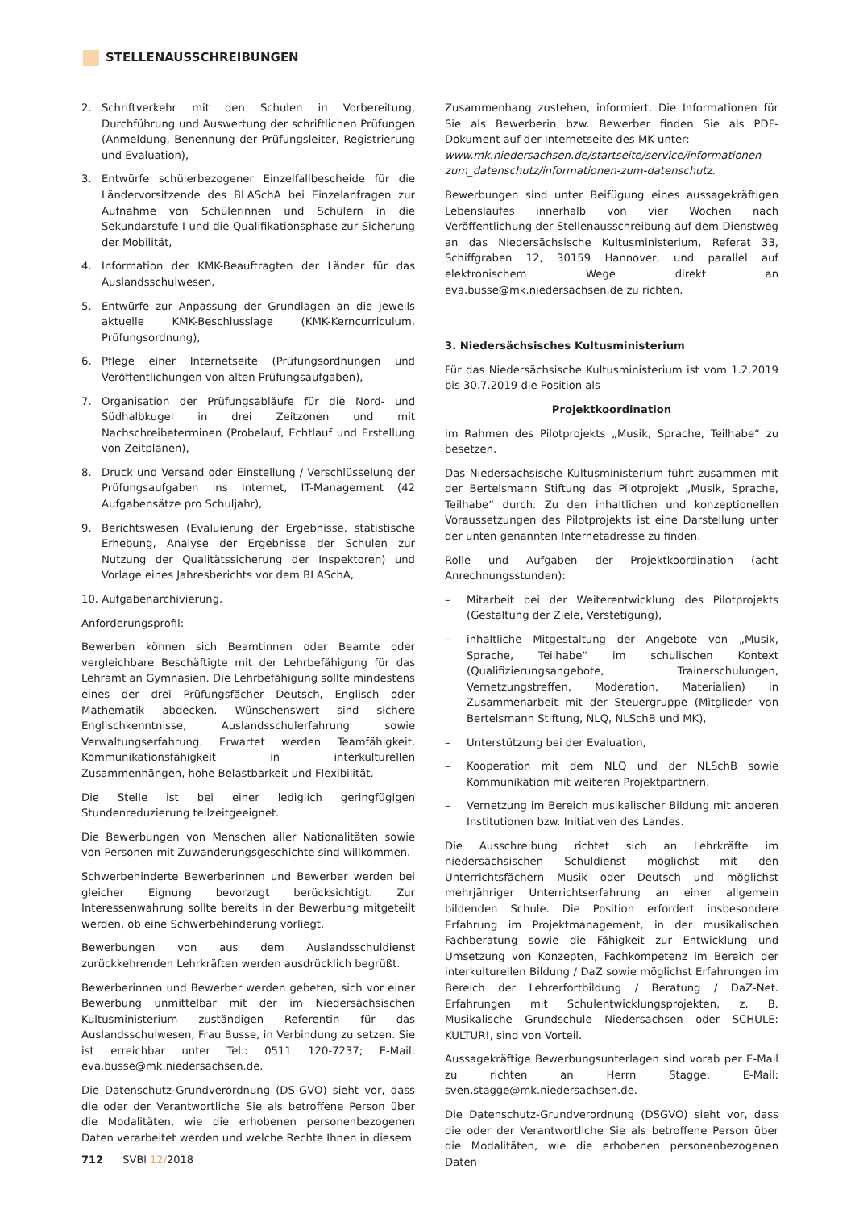STELLENAUSSCHREIBUNGEN
2. Schriftverkehr mit den Schulen in Vorbereitung, Durchführung und Auswertung der schriftlichen Prüfungen (Anmeldung, Benennung der Prüfungsleiter, Registrierung und Evaluation),
3. Entwürfe schülerbezogener Einzelfallbescheide für die Ländervorsitzende des BLASchA bei Einzelanfragen zur Aufnahme von Schülerinnen und Schülern in die Sekundarstufe I und die Qualifikationsphase zur Sicherung der Mobilität,
4. Information der KMK-Beauftragten der Länder für das Auslandsschulwesen,
5. Entwürfe zur Anpassung der Grundlagen an die jeweils aktuelle KMK-Beschlusslage (KMK-Kerncurriculum, Prüfungsordnung),
6. Pflege einer Internetseite (Prüfungsordnungen und Veröffentlichungen von alten Prüfungsaufgaben),
7. Organisation der Prüfungsabläufe für die Nord- und Südhalbkugel in drei Zeitzonen und mit Nachschreibeterminen (Probelauf, Echtlauf und Erstellung von Zeitplänen),
8. Druck und Versand oder Einstellung / Verschlüsselung der Prüfungsaufgaben ins Internet, IT-Management (42 Aufgabensätze pro Schuljahr),
9. Berichtswesen (Evaluierung der Ergebnisse, statistische Erhebung, Analyse der Ergebnisse der Schulen zur Nutzung der Qualitätssicherung der Inspektoren) und Vorlage eines Jahresberichts vor dem BLASchA,
10. Aufgabenarchivierung.
Anforderungsprofil:
Bewerben können sich Beamtinnen oder Beamte oder vergleichbare Beschäftigte mit der Lehrbefähigung für das Lehramt an Gymnasien. Die Lehrbefähigung sollte mindestens eines der drei Prüfungsfächer Deutsch, Englisch oder Mathematik abdecken. Wünschenswert sind sichere Englischkenntnisse, Auslandsschulerfahrung sowie Verwaltungserfahrung. Erwartet werden Teamfähigkeit, Kommunikationsfähigkeit in interkulturellen Zusammenhängen, hohe Belastbarkeit und Flexibilität.
Die Stelle ist bei einer lediglich geringfügigen Stundenreduzierung teilzeitgeeignet.
Die Bewerbungen von Menschen aller Nationalitäten sowie von Personen mit Zuwanderungsgeschichte sind willkommen.
Schwerbehinderte Bewerberinnen und Bewerber werden bei gleicher Eignung bevorzugt berücksichtigt. Zur Interessenwahrung sollte bereits in der Bewerbung mitgeteilt werden, ob eine Schwerbehinderung vorliegt.
Bewerbungen von aus dem Auslandsschuldienst zurückkehrenden Lehrkräften werden ausdrücklich begrüßt.
Bewerberinnen und Bewerber werden gebeten, sich vor einer Bewerbung unmittelbar mit der im Niedersächsischen Kultusministerium zuständigen Referentin für das Auslandsschulwesen, Frau Busse, in Verbindung zu setzen. Sie ist erreichbar unter Tel.: 0511 120-7237; E-Mail: eva.busse@mk.niedersachsen.de.
Die Datenschutz-Grundverordnung (DS-GVO) sieht vor, dass die oder der Verantwortliche Sie als betroffene Person über die Modalitäten, wie die erhobenen personenbezogenen Daten verarbeitet werden und welche Rechte Ihnen in diesem
Zusammenhang zustehen, informiert. Die Informationen für Sie als Bewerberin bzw. Bewerber finden Sie als PDF-Dokument auf der Internetseite des MK unter:
www.mk.niedersachsen.de/startseite/service/informationen_ zum_datenschutz/informationen-zum-datenschutz.
Bewerbungen sind unter Beifügung eines aussagekräftigen Lebenslaufes innerhalb von vier Wochen nach Veröffentlichung der Stellenausschreibung auf dem Dienstweg an das Niedersächsische Kultusministerium, Referat 33, Schiffgraben 12, 30159 Hannover, und parallel auf elektronischem Wege direkt an eva.busse@mk.niedersachsen.de zu richten.
3. Niedersächsisches Kultusministerium
Für das Niedersächsische Kultusministerium ist vom 1.2.2019 bis 30.7.2019 die Position als
Projektkoordination
im Rahmen des Pilotprojekts „Musik, Sprache, Teilhabe“ zu besetzen.
Das Niedersächsische Kultusministerium führt zusammen mit der Bertelsmann Stiftung das Pilotprojekt „Musik, Sprache, Teilhabe“ durch. Zu den inhaltlichen und konzeptionellen Voraussetzungen des Pilotprojekts ist eine Darstellung unter der unten genannten Internetadresse zu finden.
Rolle und Aufgaben der Projektkoordination (acht Anrechnungsstunden):
– Mitarbeit bei der Weiterentwicklung des Pilotprojekts (Gestaltung der Ziele, Verstetigung),
– inhaltliche Mitgestaltung der Angebote von „Musik, Sprache, Teilhabe“ im schulischen Kontext (Qualifizierungsangebote, Trainerschulungen, Vernetzungstreffen, Moderation, Materialien) in Zusammenarbeit mit der Steuergruppe (Mitglieder von Bertelsmann Stiftung, NLQ, NLSchB und MK),
– Unterstützung bei der Evaluation,
– Kooperation mit dem NLQ und der NLSchB sowie Kommunikation mit weiteren Projektpartnern,
– Vernetzung im Bereich musikalischer Bildung mit anderen Institutionen bzw. Initiativen des Landes.
Die Ausschreibung richtet sich an Lehrkräfte im niedersächsischen Schuldienst möglichst mit den Unterrichtsfächern Musik oder Deutsch und möglichst mehrjähriger Unterrichtserfahrung an einer allgemein bildenden Schule. Die Position erfordert insbesondere Erfahrung im Projektmanagement, in der musikalischen Fachberatung sowie die Fähigkeit zur Entwicklung und Umsetzung von Konzepten, Fachkompetenz im Bereich der interkulturellen Bildung / DaZ sowie möglichst Erfahrungen im Bereich der Lehrerfortbildung / Beratung / DaZ-Net. Erfahrungen mit Schulentwicklungsprojekten, z. B. Musikalische Grundschule Niedersachsen oder SCHULE: KULTUR!, sind von Vorteil.
Aussagekräftige Bewerbungsunterlagen sind vorab per E-Mail zu richten an Herrn Stagge, E-Mail: sven.stagge@mk.niedersachsen.de.
Die Datenschutz-Grundverordnung (DSGVO) sieht vor, dass die oder der Verantwortliche Sie als betroffene Person über die Modalitäten, wie die erhobenen personenbezogenen Daten
712 SVBl 12/2018